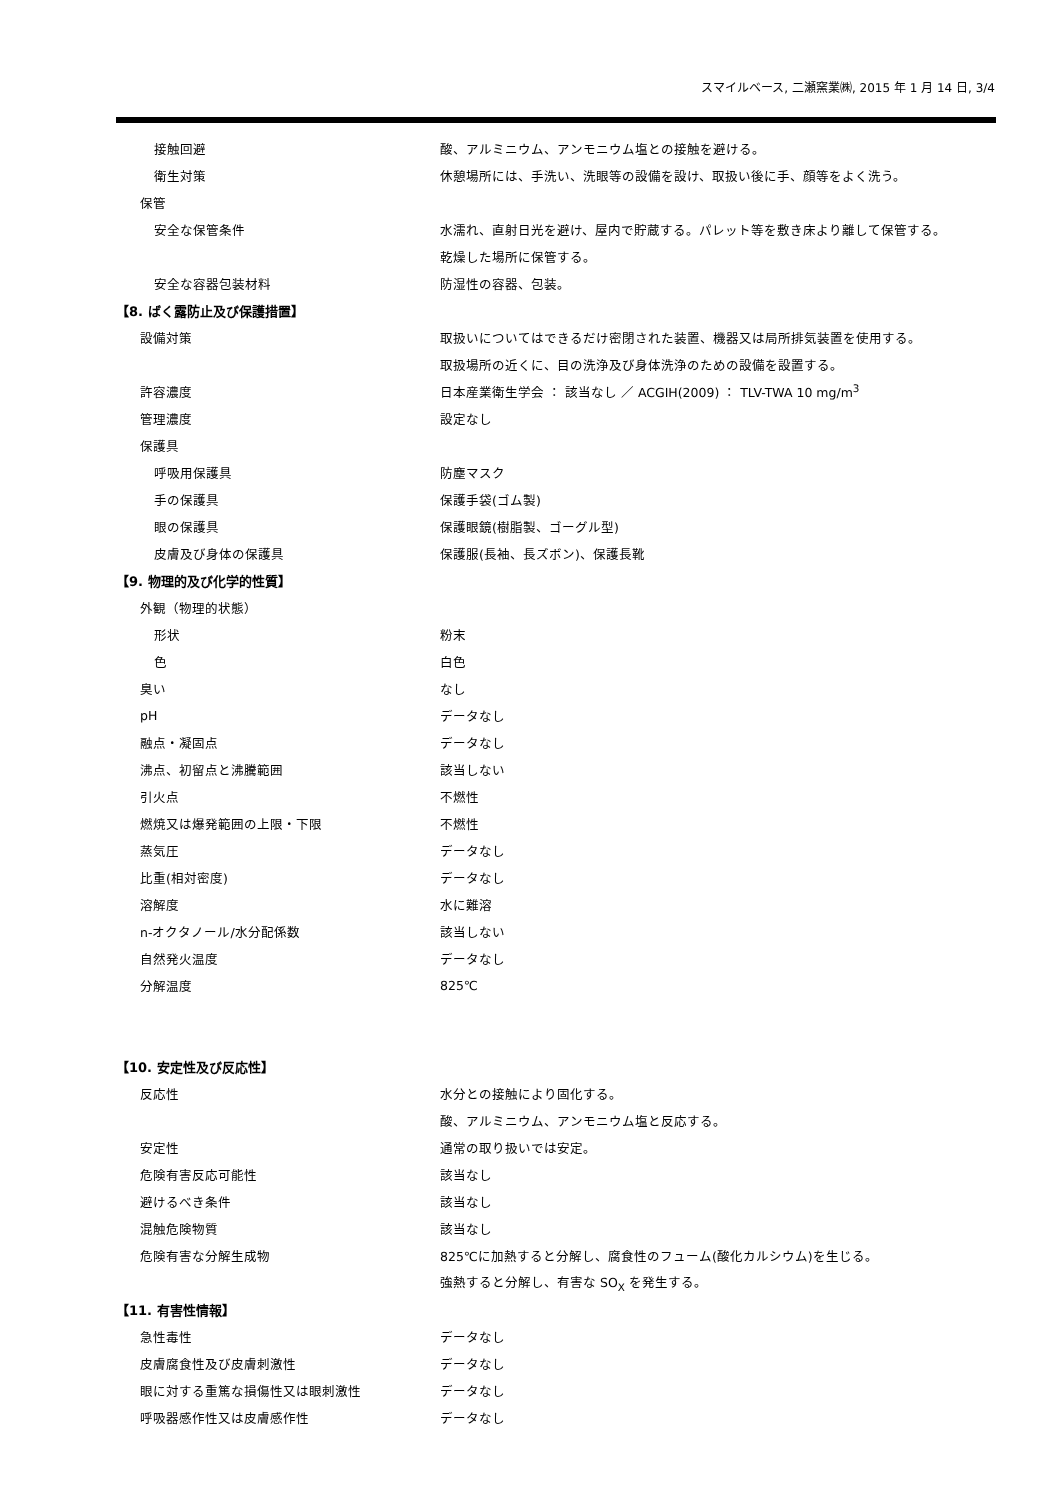スマイルベース, 二瀬窯業㈱, 2015 年 1 月 14 日, 3/4
| 接触回避 | 酸、アルミニウム、アンモニウム塩との接触を避ける。 |
| 衛生対策 | 休憩場所には、手洗い、洗眼等の設備を設け、取扱い後に手、顔等をよく洗う。 |
| 保管 | |
| 安全な保管条件 | 水濡れ、直射日光を避け、屋内で貯蔵する。パレット等を敷き床より離して保管する。 |
| | 乾燥した場所に保管する。 |
| 安全な容器包装材料 | 防湿性の容器、包装。 |
| 【8. ばく露防止及び保護措置】 | |
| 設備対策 | 取扱いについてはできるだけ密閉された装置、機器又は局所排気装置を使用する。 |
| | 取扱場所の近くに、目の洗浄及び身体洗浄のための設備を設置する。 |
| 許容濃度 | 日本産業衛生学会 ： 該当なし ／ ACGIH(2009) ： TLV-TWA 10 mg/m<sup>3</sup> |
| 管理濃度 | 設定なし |
| 保護具 | |
| 呼吸用保護具 | 防塵マスク |
| 手の保護具 | 保護手袋(ゴム製) |
| 眼の保護具 | 保護眼鏡(樹脂製、ゴーグル型) |
| 皮膚及び身体の保護具 | 保護服(長袖、長ズボン)、保護長靴 |
| 【9. 物理的及び化学的性質】 | |
| 外観（物理的状態） | |
| 形状 | 粉末 |
| 色 | 白色 |
| 臭い | なし |
| pH | データなし |
| 融点・凝固点 | データなし |
| 沸点、初留点と沸騰範囲 | 該当しない |
| 引火点 | 不燃性 |
| 燃焼又は爆発範囲の上限・下限 | 不燃性 |
| 蒸気圧 | データなし |
| 比重(相対密度) | データなし |
| 溶解度 | 水に難溶 |
| n-オクタノール/水分配係数 | 該当しない |
| 自然発火温度 | データなし |
| 分解温度 | 825℃ |
| 【10. 安定性及び反応性】 | |
| 反応性 | 水分との接触により固化する。 |
| | 酸、アルミニウム、アンモニウム塩と反応する。 |
| 安定性 | 通常の取り扱いでは安定。 |
| 危険有害反応可能性 | 該当なし |
| 避けるべき条件 | 該当なし |
| 混触危険物質 | 該当なし |
| 危険有害な分解生成物 | 825℃に加熱すると分解し、腐食性のフューム(酸化カルシウム)を生じる。 |
| | 強熱すると分解し、有害な SO<sub>X</sub> を発生する。 |
| 【11. 有害性情報】 | |
| 急性毒性 | データなし |
| 皮膚腐食性及び皮膚刺激性 | データなし |
| 眼に対する重篤な損傷性又は眼刺激性 | データなし |
| 呼吸器感作性又は皮膚感作性 | データなし |